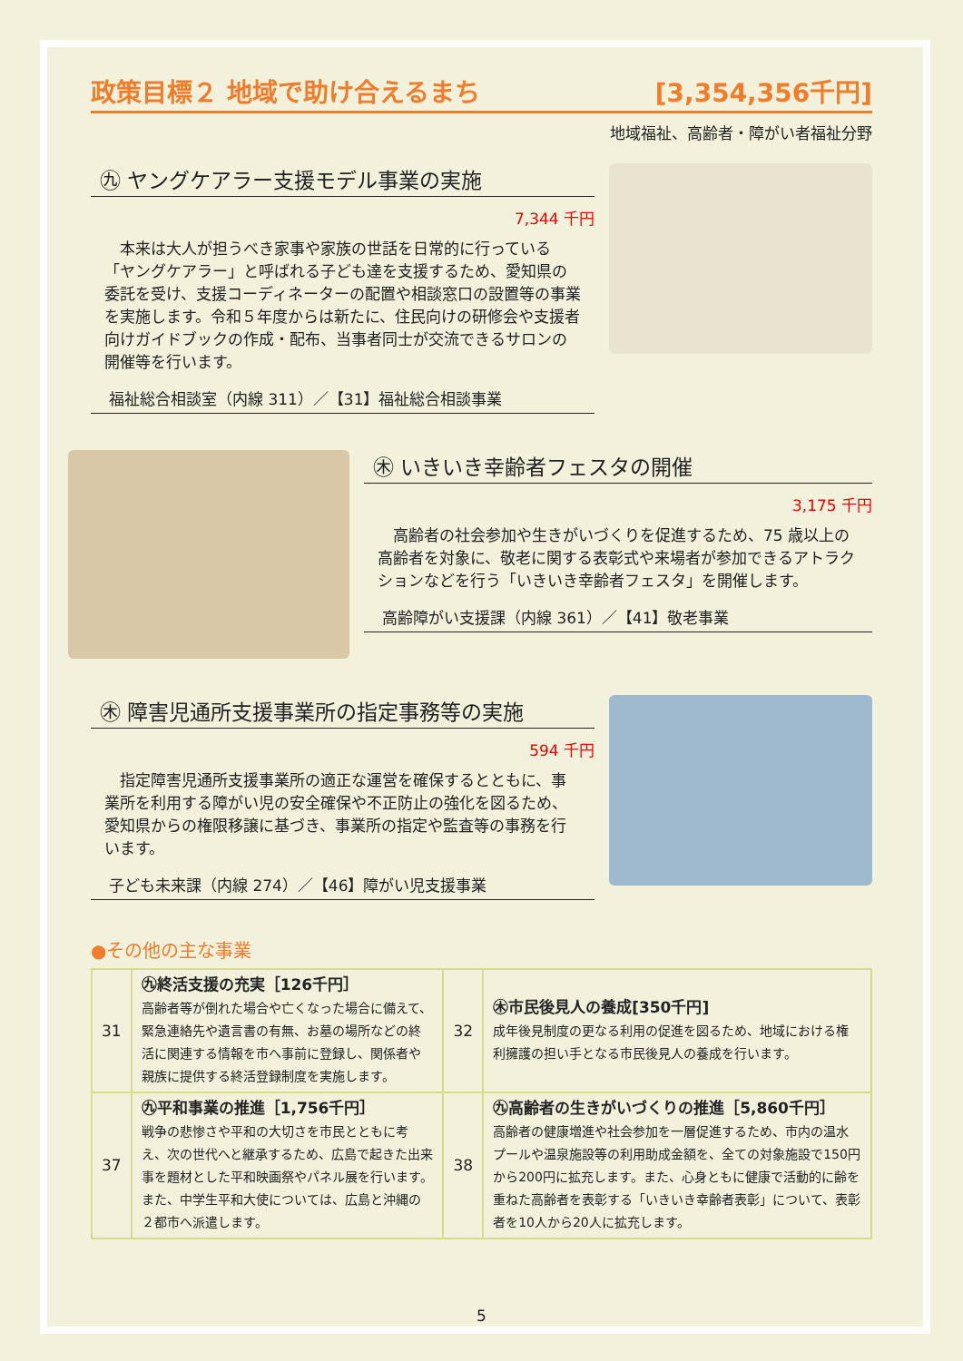政策目標２ 地域で助け合えるまち [3,354,356千円]
地域福祉、高齢者・障がい者福祉分野
㊈ ヤングケアラー支援モデル事業の実施
7,344 千円
　本来は大人が担うべき家事や家族の世話を日常的に行っている「ヤングケアラー」と呼ばれる子ども達を支援するため、愛知県の委託を受け、支援コーディネーターの配置や相談窓口の設置等の事業を実施します。令和５年度からは新たに、住民向けの研修会や支援者向けガイドブックの作成・配布、当事者同士が交流できるサロンの開催等を行います。
福祉総合相談室（内線 311）／【31】福祉総合相談事業
㊍ いきいき幸齢者フェスタの開催
3,175 千円
　高齢者の社会参加や生きがいづくりを促進するため、75 歳以上の高齢者を対象に、敬老に関する表彰式や来場者が参加できるアトラクションなどを行う「いきいき幸齢者フェスタ」を開催します。
高齢障がい支援課（内線 361）／【41】敬老事業
㊍ 障害児通所支援事業所の指定事務等の実施
594 千円
　指定障害児通所支援事業所の適正な運営を確保するとともに、事業所を利用する障がい児の安全確保や不正防止の強化を図るため、愛知県からの権限移譲に基づき、事業所の指定や監査等の事務を行います。
子ども未来課（内線 274）／【46】障がい児支援事業
●その他の主な事業
| 31 | ㊈終活支援の充実［126千円］ 高齢者等が倒れた場合や亡くなった場合に備えて、緊急連絡先や遺言書の有無、お墓の場所などの終活に関連する情報を市へ事前に登録し、関係者や親族に提供する終活登録制度を実施します。 | 32 | ㊍市民後見人の養成[350千円] 成年後見制度の更なる利用の促進を図るため、地域における権利擁護の担い手となる市民後見人の養成を行います。 |
| 37 | ㊈平和事業の推進［1,756千円］ 戦争の悲惨さや平和の大切さを市民とともに考え、次の世代へと継承するため、広島で起きた出来事を題材とした平和映画祭やパネル展を行います。また、中学生平和大使については、広島と沖縄の２都市へ派遣します。 | 38 | ㊈高齢者の生きがいづくりの推進［5,860千円］ 高齢者の健康増進や社会参加を一層促進するため、市内の温水プールや温泉施設等の利用助成金額を、全ての対象施設で150円から200円に拡充します。また、心身ともに健康で活動的に齢を重ねた高齢者を表彰する「いきいき幸齢者表彰」について、表彰者を10人から20人に拡充します。 |
5